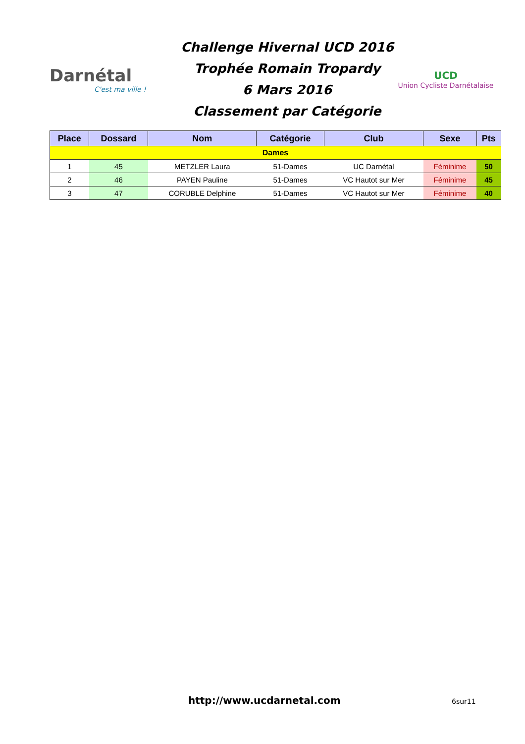Darnétal
C'est ma ville !
Challenge Hivernal UCD 2016
Trophée Romain Tropardy
6 Mars 2016
Classement par Catégorie
UCD
Union Cycliste Darnétalaise
| Place | Dossard | Nom | Catégorie | Club | Sexe | Pts |
| --- | --- | --- | --- | --- | --- | --- |
| Dames | | | | | | |
| 1 | 45 | METZLER Laura | 51-Dames | UC Darnétal | Féminime | 50 |
| 2 | 46 | PAYEN Pauline | 51-Dames | VC Hautot sur Mer | Féminime | 45 |
| 3 | 47 | CORUBLE Delphine | 51-Dames | VC Hautot sur Mer | Féminime | 40 |
http://www.ucdarnetal.com 6sur11